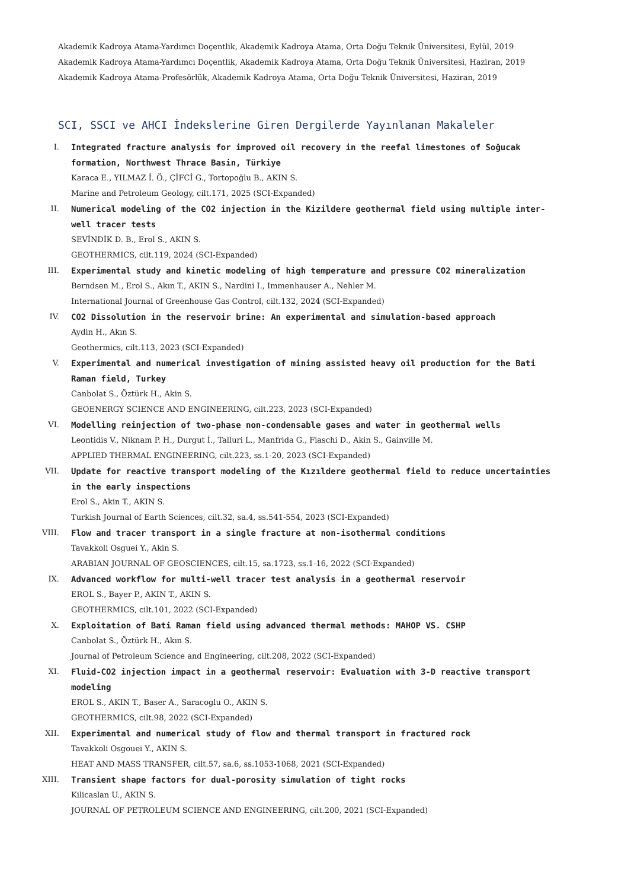Akademik Kadroya Atama-Yardımcı Doçentlik, Akademik Kadroya Atama, Orta Doğu Teknik Üniversitesi, Eylül, 2019
Akademik Kadroya Atama-Yardımcı Doçentlik, Akademik Kadroya Atama, Orta Doğu Teknik Üniversitesi, Haziran, 2019
Akademik Kadroya Atama-Profesörlük, Akademik Kadroya Atama, Orta Doğu Teknik Üniversitesi, Haziran, 2019
SCI, SSCI ve AHCI İndekslerine Giren Dergilerde Yayınlanan Makaleler
I. Integrated fracture analysis for improved oil recovery in the reefal limestones of Soğucak formation, Northwest Thrace Basin, Türkiye
Karaca E., YILMAZ İ. Ö., ÇİFCİ G., Tortopoğlu B., AKIN S.
Marine and Petroleum Geology, cilt.171, 2025 (SCI-Expanded)
II. Numerical modeling of the CO2 injection in the Kizildere geothermal field using multiple inter-well tracer tests
SEVİNDİK D. B., Erol S., AKIN S.
GEOTHERMICS, cilt.119, 2024 (SCI-Expanded)
III. Experimental study and kinetic modeling of high temperature and pressure CO2 mineralization
Berndsen M., Erol S., Akın T., AKIN S., Nardini I., Immenhauser A., Nehler M.
International Journal of Greenhouse Gas Control, cilt.132, 2024 (SCI-Expanded)
IV. CO2 Dissolution in the reservoir brine: An experimental and simulation-based approach
Aydin H., Akın S.
Geothermics, cilt.113, 2023 (SCI-Expanded)
V. Experimental and numerical investigation of mining assisted heavy oil production for the Bati Raman field, Turkey
Canbolat S., Öztürk H., Akin S.
GEOENERGY SCIENCE AND ENGINEERING, cilt.223, 2023 (SCI-Expanded)
VI. Modelling reinjection of two-phase non-condensable gases and water in geothermal wells
Leontidis V., Niknam P. H., Durgut İ., Talluri L., Manfrida G., Fiaschi D., Akin S., Gainville M.
APPLIED THERMAL ENGINEERING, cilt.223, ss.1-20, 2023 (SCI-Expanded)
VII. Update for reactive transport modeling of the Kızıldere geothermal field to reduce uncertainties in the early inspections
Erol S., Akin T., AKIN S.
Turkish Journal of Earth Sciences, cilt.32, sa.4, ss.541-554, 2023 (SCI-Expanded)
VIII. Flow and tracer transport in a single fracture at non-isothermal conditions
Tavakkoli Osguei Y., Akin S.
ARABIAN JOURNAL OF GEOSCIENCES, cilt.15, sa.1723, ss.1-16, 2022 (SCI-Expanded)
IX. Advanced workflow for multi-well tracer test analysis in a geothermal reservoir
EROL S., Bayer P., AKIN T., AKIN S.
GEOTHERMICS, cilt.101, 2022 (SCI-Expanded)
X. Exploitation of Bati Raman field using advanced thermal methods: MAHOP VS. CSHP
Canbolat S., Öztürk H., Akın S.
Journal of Petroleum Science and Engineering, cilt.208, 2022 (SCI-Expanded)
XI. Fluid-CO2 injection impact in a geothermal reservoir: Evaluation with 3-D reactive transport modeling
EROL S., AKIN T., Baser A., Saracoglu O., AKIN S.
GEOTHERMICS, cilt.98, 2022 (SCI-Expanded)
XII. Experimental and numerical study of flow and thermal transport in fractured rock
Tavakkoli Osgouei Y., AKIN S.
HEAT AND MASS TRANSFER, cilt.57, sa.6, ss.1053-1068, 2021 (SCI-Expanded)
XIII. Transient shape factors for dual-porosity simulation of tight rocks
Kilicaslan U., AKIN S.
JOURNAL OF PETROLEUM SCIENCE AND ENGINEERING, cilt.200, 2021 (SCI-Expanded)